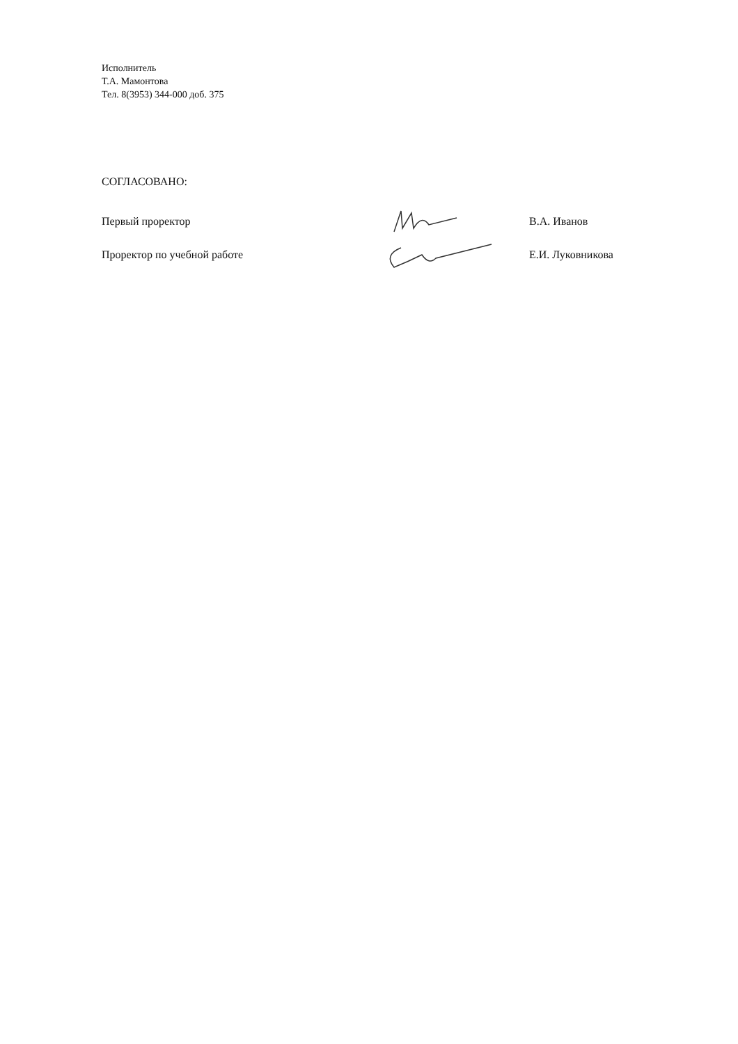Исполнитель
Т.А. Мамонтова
Тел. 8(3953) 344-000 доб. 375
СОГЛАСОВАНО:
Первый проректор В.А. Иванов
Проректор по учебной работе Е.И. Луковникова